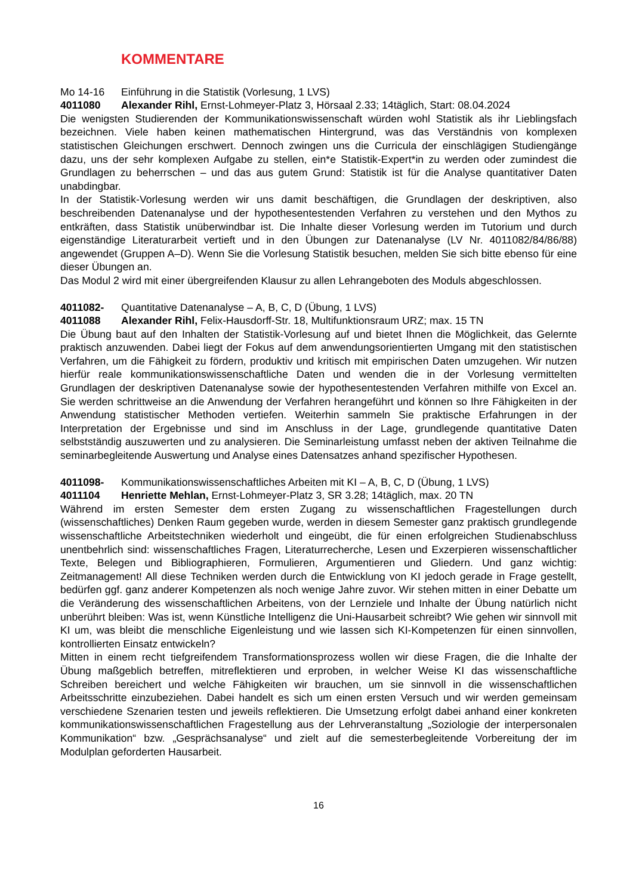KOMMENTARE
Mo 14-16 Einführung in die Statistik (Vorlesung, 1 LVS)
4011080 Alexander Rihl, Ernst-Lohmeyer-Platz 3, Hörsaal 2.33; 14täglich, Start: 08.04.2024
Die wenigsten Studierenden der Kommunikationswissenschaft würden wohl Statistik als ihr Lieblingsfach bezeichnen. Viele haben keinen mathematischen Hintergrund, was das Verständnis von komplexen statistischen Gleichungen erschwert. Dennoch zwingen uns die Curricula der einschlägigen Studiengänge dazu, uns der sehr komplexen Aufgabe zu stellen, ein*e Statistik-Expert*in zu werden oder zumindest die Grundlagen zu beherrschen – und das aus gutem Grund: Statistik ist für die Analyse quantitativer Daten unabdingbar.
In der Statistik-Vorlesung werden wir uns damit beschäftigen, die Grundlagen der deskriptiven, also beschreibenden Datenanalyse und der hypothesentestenden Verfahren zu verstehen und den Mythos zu entkräften, dass Statistik unüberwindbar ist. Die Inhalte dieser Vorlesung werden im Tutorium und durch eigenständige Literaturarbeit vertieft und in den Übungen zur Datenanalyse (LV Nr. 4011082/84/86/88) angewendet (Gruppen A–D). Wenn Sie die Vorlesung Statistik besuchen, melden Sie sich bitte ebenso für eine dieser Übungen an.
Das Modul 2 wird mit einer übergreifenden Klausur zu allen Lehrangeboten des Moduls abgeschlossen.
4011082- Quantitative Datenanalyse – A, B, C, D (Übung, 1 LVS)
4011088 Alexander Rihl, Felix-Hausdorff-Str. 18, Multifunktionsraum URZ; max. 15 TN
Die Übung baut auf den Inhalten der Statistik-Vorlesung auf und bietet Ihnen die Möglichkeit, das Gelernte praktisch anzuwenden. Dabei liegt der Fokus auf dem anwendungsorientierten Umgang mit den statistischen Verfahren, um die Fähigkeit zu fördern, produktiv und kritisch mit empirischen Daten umzugehen. Wir nutzen hierfür reale kommunikationswissenschaftliche Daten und wenden die in der Vorlesung vermittelten Grundlagen der deskriptiven Datenanalyse sowie der hypothesentestenden Verfahren mithilfe von Excel an. Sie werden schrittweise an die Anwendung der Verfahren herangeführt und können so Ihre Fähigkeiten in der Anwendung statistischer Methoden vertiefen. Weiterhin sammeln Sie praktische Erfahrungen in der Interpretation der Ergebnisse und sind im Anschluss in der Lage, grundlegende quantitative Daten selbstständig auszuwerten und zu analysieren. Die Seminarleistung umfasst neben der aktiven Teilnahme die seminarbegleitende Auswertung und Analyse eines Datensatzes anhand spezifischer Hypothesen.
4011098- Kommunikationswissenschaftliches Arbeiten mit KI – A, B, C, D (Übung, 1 LVS)
4011104 Henriette Mehlan, Ernst-Lohmeyer-Platz 3, SR 3.28; 14täglich, max. 20 TN
Während im ersten Semester dem ersten Zugang zu wissenschaftlichen Fragestellungen durch (wissenschaftliches) Denken Raum gegeben wurde, werden in diesem Semester ganz praktisch grundlegende wissenschaftliche Arbeitstechniken wiederholt und eingeübt, die für einen erfolgreichen Studienabschluss unentbehrlich sind: wissenschaftliches Fragen, Literaturrecherche, Lesen und Exzerpieren wissenschaftlicher Texte, Belegen und Bibliographieren, Formulieren, Argumentieren und Gliedern. Und ganz wichtig: Zeitmanagement! All diese Techniken werden durch die Entwicklung von KI jedoch gerade in Frage gestellt, bedürfen ggf. ganz anderer Kompetenzen als noch wenige Jahre zuvor. Wir stehen mitten in einer Debatte um die Veränderung des wissenschaftlichen Arbeitens, von der Lernziele und Inhalte der Übung natürlich nicht unberührt bleiben: Was ist, wenn Künstliche Intelligenz die Uni-Hausarbeit schreibt? Wie gehen wir sinnvoll mit KI um, was bleibt die menschliche Eigenleistung und wie lassen sich KI-Kompetenzen für einen sinnvollen, kontrollierten Einsatz entwickeln?
Mitten in einem recht tiefgreifendem Transformationsprozess wollen wir diese Fragen, die die Inhalte der Übung maßgeblich betreffen, mitreflektieren und erproben, in welcher Weise KI das wissenschaftliche Schreiben bereichert und welche Fähigkeiten wir brauchen, um sie sinnvoll in die wissenschaftlichen Arbeitsschritte einzubeziehen. Dabei handelt es sich um einen ersten Versuch und wir werden gemeinsam verschiedene Szenarien testen und jeweils reflektieren. Die Umsetzung erfolgt dabei anhand einer konkreten kommunikationswissenschaftlichen Fragestellung aus der Lehrveranstaltung „Soziologie der interpersonalen Kommunikation“ bzw. „Gesprächsanalyse“ und zielt auf die semesterbegleitende Vorbereitung der im Modulplan geforderten Hausarbeit.
16